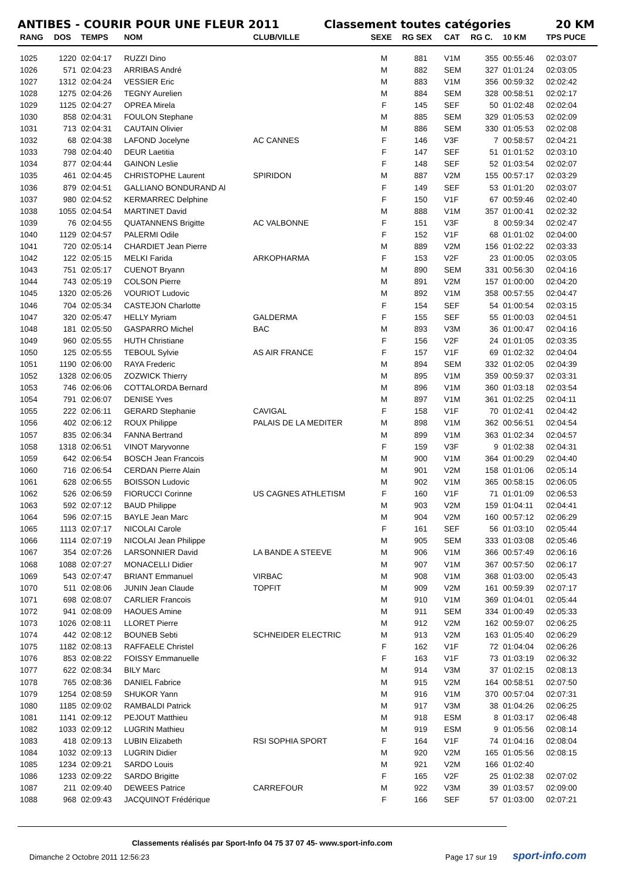ANTIBES - COURIR POUR UNE FLEUR 2011 Classement toutes catégories 20 KM
| RANG | DOS | TEMPS | NOM | CLUB/VILLE | SEXE | RG SEX | CAT | RG C. | 10 KM | TPS PUCE |
| --- | --- | --- | --- | --- | --- | --- | --- | --- | --- | --- |
| 1025 | 1220 | 02:04:17 | RUZZI Dino | | M | 881 | V1M | 355 | 00:55:46 | 02:03:07 |
| 1026 | 571 | 02:04:23 | ARRIBAS André | | M | 882 | SEM | 327 | 01:01:24 | 02:03:05 |
| 1027 | 1312 | 02:04:24 | VESSIER Eric | | M | 883 | V1M | 356 | 00:59:32 | 02:02:42 |
| 1028 | 1275 | 02:04:26 | TEGNY Aurelien | | M | 884 | SEM | 328 | 00:58:51 | 02:02:17 |
| 1029 | 1125 | 02:04:27 | OPREA Mirela | | F | 145 | SEF | 50 | 01:02:48 | 02:02:04 |
| 1030 | 858 | 02:04:31 | FOULON Stephane | | M | 885 | SEM | 329 | 01:05:53 | 02:02:09 |
| 1031 | 713 | 02:04:31 | CAUTAIN Olivier | | M | 886 | SEM | 330 | 01:05:53 | 02:02:08 |
| 1032 | 68 | 02:04:38 | LAFOND Jocelyne | AC CANNES | F | 146 | V3F | 7 | 00:58:57 | 02:04:21 |
| 1033 | 798 | 02:04:40 | DEUR Laetitia | | F | 147 | SEF | 51 | 01:01:52 | 02:03:10 |
| 1034 | 877 | 02:04:44 | GAINON Leslie | | F | 148 | SEF | 52 | 01:03:54 | 02:02:07 |
| 1035 | 461 | 02:04:45 | CHRISTOPHE Laurent | SPIRIDON | M | 887 | V2M | 155 | 00:57:17 | 02:03:29 |
| 1036 | 879 | 02:04:51 | GALLIANO BONDURAND Al | | F | 149 | SEF | 53 | 01:01:20 | 02:03:07 |
| 1037 | 980 | 02:04:52 | KERMARREC Delphine | | F | 150 | V1F | 67 | 00:59:46 | 02:02:40 |
| 1038 | 1055 | 02:04:54 | MARTINET David | | M | 888 | V1M | 357 | 01:00:41 | 02:02:32 |
| 1039 | 76 | 02:04:55 | QUATANNENS Brigitte | AC VALBONNE | F | 151 | V3F | 8 | 00:59:34 | 02:02:47 |
| 1040 | 1129 | 02:04:57 | PALERMI Odile | | F | 152 | V1F | 68 | 01:01:02 | 02:04:00 |
| 1041 | 720 | 02:05:14 | CHARDIET Jean Pierre | | M | 889 | V2M | 156 | 01:02:22 | 02:03:33 |
| 1042 | 122 | 02:05:15 | MELKI Farida | ARKOPHARMA | F | 153 | V2F | 23 | 01:00:05 | 02:03:05 |
| 1043 | 751 | 02:05:17 | CUENOT Bryann | | M | 890 | SEM | 331 | 00:56:30 | 02:04:16 |
| 1044 | 743 | 02:05:19 | COLSON Pierre | | M | 891 | V2M | 157 | 01:00:00 | 02:04:20 |
| 1045 | 1320 | 02:05:26 | VOURIOT Ludovic | | M | 892 | V1M | 358 | 00:57:55 | 02:04:47 |
| 1046 | 704 | 02:05:34 | CASTEJON Charlotte | | F | 154 | SEF | 54 | 01:00:54 | 02:03:15 |
| 1047 | 320 | 02:05:47 | HELLY Myriam | GALDERMA | F | 155 | SEF | 55 | 01:00:03 | 02:04:51 |
| 1048 | 181 | 02:05:50 | GASPARRO Michel | BAC | M | 893 | V3M | 36 | 01:00:47 | 02:04:16 |
| 1049 | 960 | 02:05:55 | HUTH Christiane | | F | 156 | V2F | 24 | 01:01:05 | 02:03:35 |
| 1050 | 125 | 02:05:55 | TEBOUL Sylvie | AS AIR FRANCE | F | 157 | V1F | 69 | 01:02:32 | 02:04:04 |
| 1051 | 1190 | 02:06:00 | RAYA Frederic | | M | 894 | SEM | 332 | 01:02:05 | 02:04:39 |
| 1052 | 1328 | 02:06:05 | ZOZWICK Thierry | | M | 895 | V1M | 359 | 00:59:37 | 02:03:31 |
| 1053 | 746 | 02:06:06 | COTTALORDA Bernard | | M | 896 | V1M | 360 | 01:03:18 | 02:03:54 |
| 1054 | 791 | 02:06:07 | DENISE Yves | | M | 897 | V1M | 361 | 01:02:25 | 02:04:11 |
| 1055 | 222 | 02:06:11 | GERARD Stephanie | CAVIGAL | F | 158 | V1F | 70 | 01:02:41 | 02:04:42 |
| 1056 | 402 | 02:06:12 | ROUX Philippe | PALAIS DE LA MEDITER | M | 898 | V1M | 362 | 00:56:51 | 02:04:54 |
| 1057 | 835 | 02:06:34 | FANNA Bertrand | | M | 899 | V1M | 363 | 01:02:34 | 02:04:57 |
| 1058 | 1318 | 02:06:51 | VINOT Maryvonne | | F | 159 | V3F | 9 | 01:02:38 | 02:04:31 |
| 1059 | 642 | 02:06:54 | BOSCH Jean Francois | | M | 900 | V1M | 364 | 01:00:29 | 02:04:40 |
| 1060 | 716 | 02:06:54 | CERDAN Pierre Alain | | M | 901 | V2M | 158 | 01:01:06 | 02:05:14 |
| 1061 | 628 | 02:06:55 | BOISSON Ludovic | | M | 902 | V1M | 365 | 00:58:15 | 02:06:05 |
| 1062 | 526 | 02:06:59 | FIORUCCI Corinne | US CAGNES ATHLETISM | F | 160 | V1F | 71 | 01:01:09 | 02:06:53 |
| 1063 | 592 | 02:07:12 | BAUD Philippe | | M | 903 | V2M | 159 | 01:04:11 | 02:04:41 |
| 1064 | 596 | 02:07:15 | BAYLE Jean Marc | | M | 904 | V2M | 160 | 00:57:12 | 02:06:29 |
| 1065 | 1113 | 02:07:17 | NICOLAI Carole | | F | 161 | SEF | 56 | 01:03:10 | 02:05:44 |
| 1066 | 1114 | 02:07:19 | NICOLAI Jean Philippe | | M | 905 | SEM | 333 | 01:03:08 | 02:05:46 |
| 1067 | 354 | 02:07:26 | LARSONNIER David | LA BANDE A STEEVE | M | 906 | V1M | 366 | 00:57:49 | 02:06:16 |
| 1068 | 1088 | 02:07:27 | MONACELLI Didier | | M | 907 | V1M | 367 | 00:57:50 | 02:06:17 |
| 1069 | 543 | 02:07:47 | BRIANT Emmanuel | VIRBAC | M | 908 | V1M | 368 | 01:03:00 | 02:05:43 |
| 1070 | 511 | 02:08:06 | JUNIN Jean Claude | TOPFIT | M | 909 | V2M | 161 | 00:59:39 | 02:07:17 |
| 1071 | 698 | 02:08:07 | CARLIER Francois | | M | 910 | V1M | 369 | 01:04:01 | 02:05:44 |
| 1072 | 941 | 02:08:09 | HAOUES Amine | | M | 911 | SEM | 334 | 01:00:49 | 02:05:33 |
| 1073 | 1026 | 02:08:11 | LLORET Pierre | | M | 912 | V2M | 162 | 00:59:07 | 02:06:25 |
| 1074 | 442 | 02:08:12 | BOUNEB Sebti | SCHNEIDER ELECTRIC | M | 913 | V2M | 163 | 01:05:40 | 02:06:29 |
| 1075 | 1182 | 02:08:13 | RAFFAELE Christel | | F | 162 | V1F | 72 | 01:04:04 | 02:06:26 |
| 1076 | 853 | 02:08:22 | FOISSY Emmanuelle | | F | 163 | V1F | 73 | 01:03:19 | 02:06:32 |
| 1077 | 622 | 02:08:34 | BILY Marc | | M | 914 | V3M | 37 | 01:02:15 | 02:08:13 |
| 1078 | 765 | 02:08:36 | DANIEL Fabrice | | M | 915 | V2M | 164 | 00:58:51 | 02:07:50 |
| 1079 | 1254 | 02:08:59 | SHUKOR Yann | | M | 916 | V1M | 370 | 00:57:04 | 02:07:31 |
| 1080 | 1185 | 02:09:02 | RAMBALDI Patrick | | M | 917 | V3M | 38 | 01:04:26 | 02:06:25 |
| 1081 | 1141 | 02:09:12 | PEJOUT Matthieu | | M | 918 | ESM | 8 | 01:03:17 | 02:06:48 |
| 1082 | 1033 | 02:09:12 | LUGRIN Mathieu | | M | 919 | ESM | 9 | 01:05:56 | 02:08:14 |
| 1083 | 418 | 02:09:13 | LUBIN Elizabeth | RSI SOPHIA SPORT | F | 164 | V1F | 74 | 01:04:16 | 02:08:04 |
| 1084 | 1032 | 02:09:13 | LUGRIN Didier | | M | 920 | V2M | 165 | 01:05:56 | 02:08:15 |
| 1085 | 1234 | 02:09:21 | SARDO Louis | | M | 921 | V2M | 166 | 01:02:40 | |
| 1086 | 1233 | 02:09:22 | SARDO Brigitte | | F | 165 | V2F | 25 | 01:02:38 | 02:07:02 |
| 1087 | 211 | 02:09:40 | DEWEES Patrice | CARREFOUR | M | 922 | V3M | 39 | 01:03:57 | 02:09:00 |
| 1088 | 968 | 02:09:43 | JACQUINOT Frédérique | | F | 166 | SEF | 57 | 01:03:00 | 02:07:21 |
Classements réalisés par Sport-Info 04 75 37 07 45- www.sport-info.com
Dimanche 2 Octobre 2011 12:56:23
Page 17 sur 19 sport-info.com